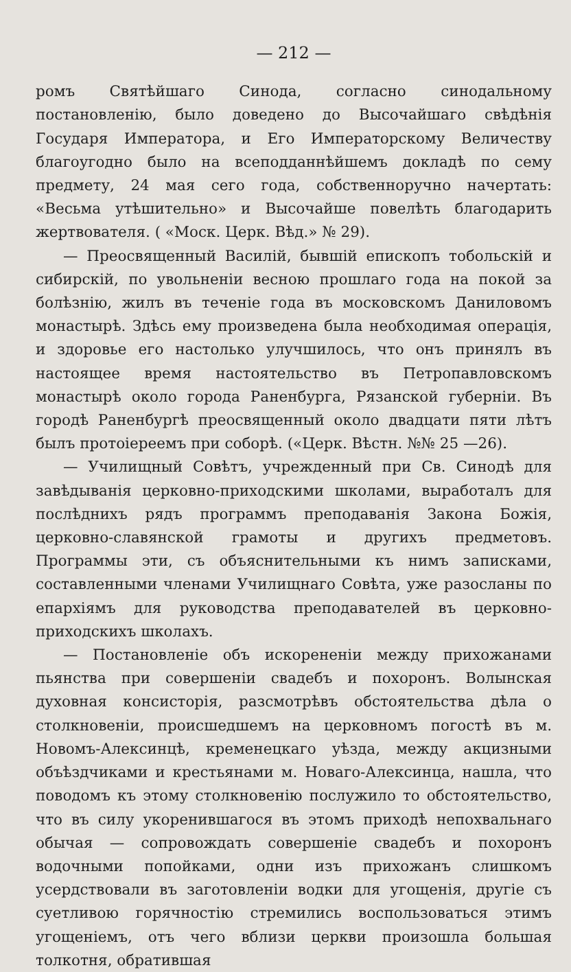— 212 —
ромъ Святѣйшаго Синода, согласно синодальному постановленію, было доведено до Высочайшаго свѣдѣнія Государя Императора, и Его Императорскому Величеству благоугодно было на всеподданнѣйшемъ докладѣ по сему предмету, 24 мая сего года, собственноручно начертать: «Весьма утѣшительно» и Высочайше повелѣть благодарить жертвователя. ( «Моск. Церк. Вѣд.» № 29).
— Преосвященный Василій, бывшій епископъ тобольскій и сибирскій, по увольненіи весною прошлаго года на покой за болѣзнію, жилъ въ теченіе года въ московскомъ Даниловомъ монастырѣ. Здѣсь ему произведена была необходимая операція, и здоровье его настолько улучшилось, что онъ принялъ въ настоящее время настоятельство въ Петропавловскомъ монастырѣ около города Раненбурга, Рязанской губерніи. Въ городѣ Раненбургѣ преосвященный около двадцати пяти лѣтъ былъ протоіереемъ при соборѣ. («Церк. Вѣстн. №№ 25 —26).
— Училищный Совѣтъ, учрежденный при Св. Синодѣ для завѣдыванія церковно-приходскими школами, выработалъ для послѣднихъ рядъ программъ преподаванія Закона Божія, церковно-славянской грамоты и другихъ предметовъ. Программы эти, съ объяснительными къ нимъ записками, составленными членами Училищнаго Совѣта, уже разосланы по епархіямъ для руководства преподавателей въ церковно-приходскихъ школахъ.
— Постановленіе объ искорененіи между прихожанами пьянства при совершеніи свадебъ и похоронъ. Волынская духовная консисторія, разсмотрѣвъ обстоятельства дѣла о столкновеніи, происшедшемъ на церковномъ погостѣ въ м. Новомъ-Алексинцѣ, кременецкаго уѣзда, между акцизными объѣздчиками и крестьянами м. Новаго-Алексинца, нашла, что поводомъ къ этому столкновенію послужило то обстоятельство, что въ силу укоренившагося въ этомъ приходѣ непохвальнаго обычая — сопровождать совершеніе свадебъ и похоронъ водочными попойками, одни изъ прихожанъ слишкомъ усердствовали въ заготовленіи водки для угощенія, другіе съ суетливою горячностію стремились воспользоваться этимъ угощеніемъ, отъ чего вблизи церкви произошла большая толкотня, обратившая